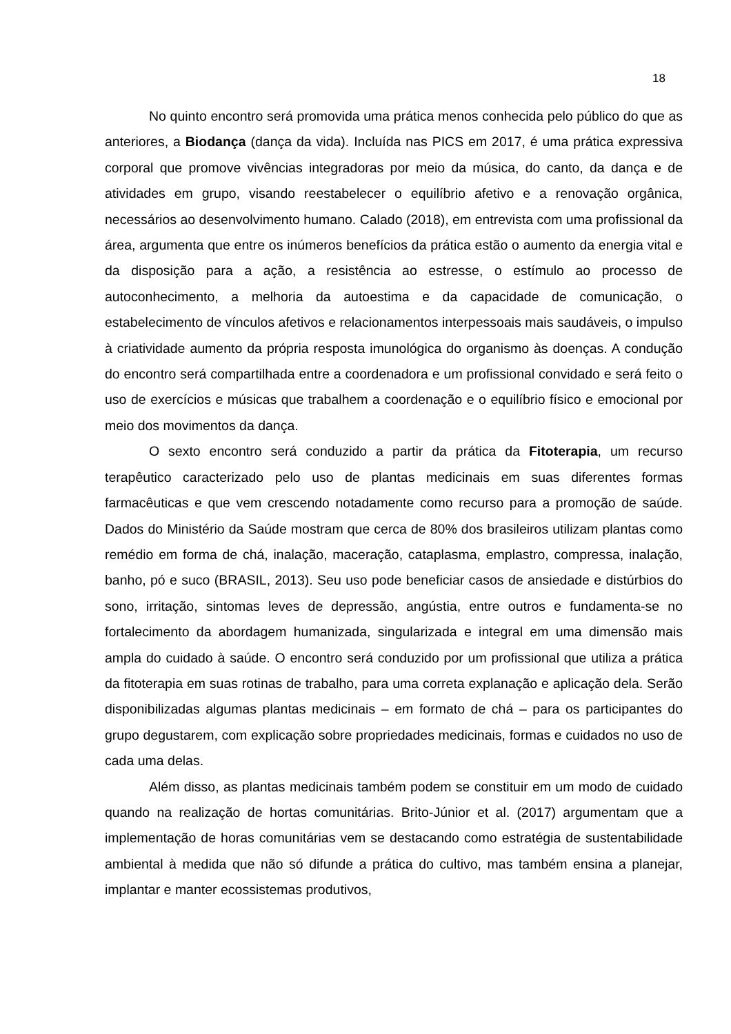18
No quinto encontro será promovida uma prática menos conhecida pelo público do que as anteriores, a Biodança (dança da vida). Incluída nas PICS em 2017, é uma prática expressiva corporal que promove vivências integradoras por meio da música, do canto, da dança e de atividades em grupo, visando reestabelecer o equilíbrio afetivo e a renovação orgânica, necessários ao desenvolvimento humano. Calado (2018), em entrevista com uma profissional da área, argumenta que entre os inúmeros benefícios da prática estão o aumento da energia vital e da disposição para a ação, a resistência ao estresse, o estímulo ao processo de autoconhecimento, a melhoria da autoestima e da capacidade de comunicação, o estabelecimento de vínculos afetivos e relacionamentos interpessoais mais saudáveis, o impulso à criatividade aumento da própria resposta imunológica do organismo às doenças. A condução do encontro será compartilhada entre a coordenadora e um profissional convidado e será feito o uso de exercícios e músicas que trabalhem a coordenação e o equilíbrio físico e emocional por meio dos movimentos da dança.
O sexto encontro será conduzido a partir da prática da Fitoterapia, um recurso terapêutico caracterizado pelo uso de plantas medicinais em suas diferentes formas farmacêuticas e que vem crescendo notadamente como recurso para a promoção de saúde. Dados do Ministério da Saúde mostram que cerca de 80% dos brasileiros utilizam plantas como remédio em forma de chá, inalação, maceração, cataplasma, emplastro, compressa, inalação, banho, pó e suco (BRASIL, 2013). Seu uso pode beneficiar casos de ansiedade e distúrbios do sono, irritação, sintomas leves de depressão, angústia, entre outros e fundamenta-se no fortalecimento da abordagem humanizada, singularizada e integral em uma dimensão mais ampla do cuidado à saúde. O encontro será conduzido por um profissional que utiliza a prática da fitoterapia em suas rotinas de trabalho, para uma correta explanação e aplicação dela. Serão disponibilizadas algumas plantas medicinais – em formato de chá – para os participantes do grupo degustarem, com explicação sobre propriedades medicinais, formas e cuidados no uso de cada uma delas.
Além disso, as plantas medicinais também podem se constituir em um modo de cuidado quando na realização de hortas comunitárias. Brito-Júnior et al. (2017) argumentam que a implementação de horas comunitárias vem se destacando como estratégia de sustentabilidade ambiental à medida que não só difunde a prática do cultivo, mas também ensina a planejar, implantar e manter ecossistemas produtivos,